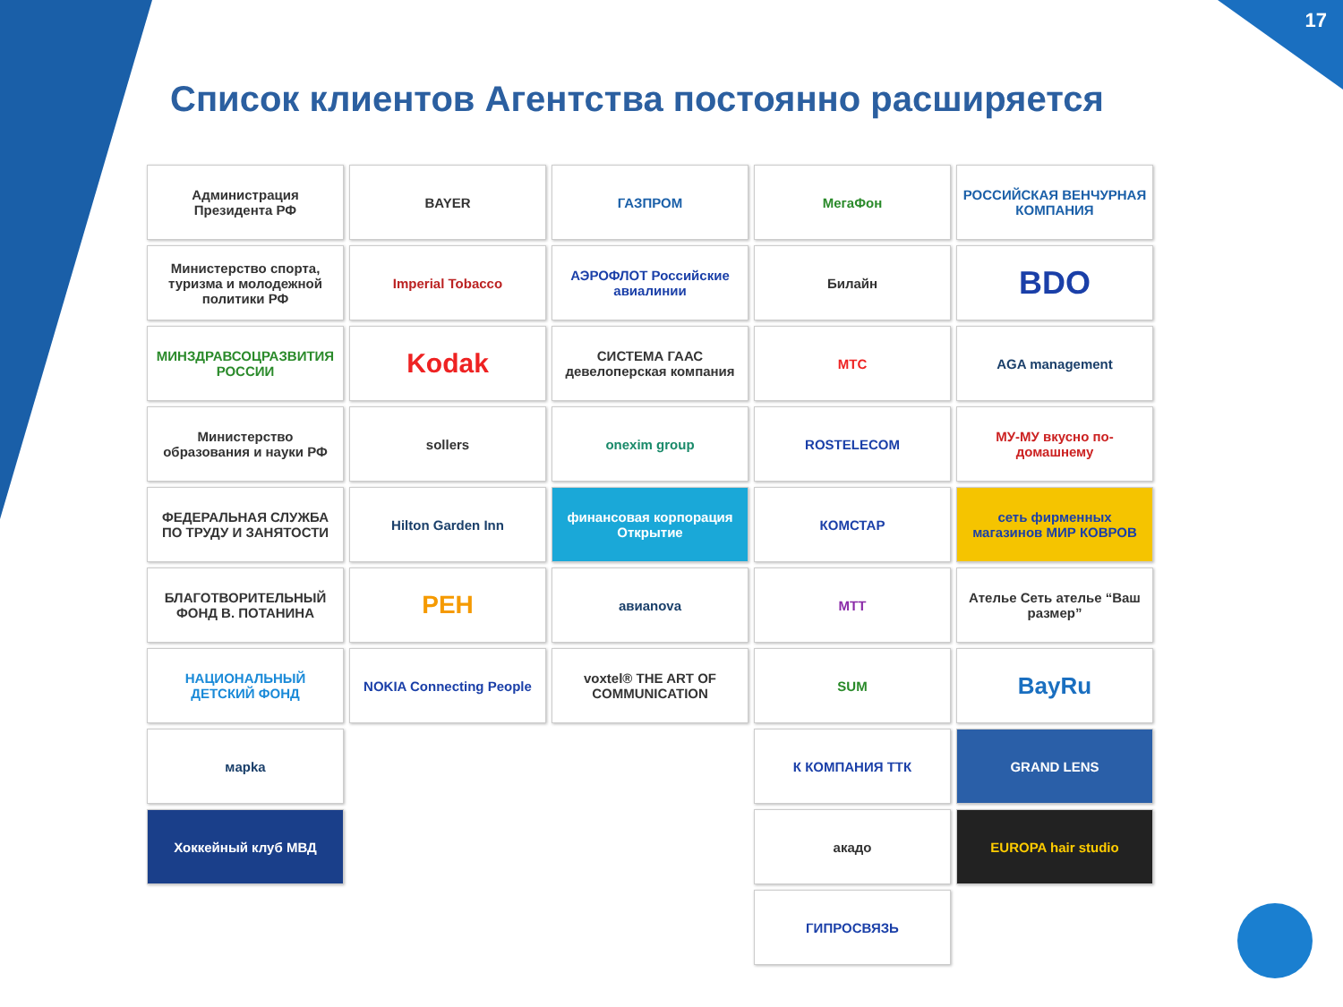17
Список клиентов Агентства постоянно расширяется
Администрация Президента РФ
BAYER
ГАЗПРОМ
МегаФон
РОССИЙСКАЯ ВЕНЧУРНАЯ КОМПАНИЯ
Министерство спорта, туризма и молодежной политики РФ
Imperial Tobacco
АЭРОФЛОТ Российские авиалинии
Билайн
BDO
МИНЗДРАВСОЦРАЗВИТИЯ РОССИИ
Kodak
СИСТЕМА ГААС девелоперская компания
МТС
AGA management
Министерство образования и науки РФ
sollers
onexim group
ROSTELECOM
МУ-МУ вкусно по-домашнему
ФЕДЕРАЛЬНАЯ СЛУЖБА ПО ТРУДУ И ЗАНЯТОСТИ
Hilton Garden Inn
финансовая корпорация Открытие
КОМСТАР
сеть фирменных магазинов МИР КОВРОВ
БЛАГОТВОРИТЕЛЬНЫЙ ФОНД В. ПОТАНИНА
РЕН
авиаnova
МТТ
Ателье Сеть ателье “Ваш размер”
НАЦИОНАЛЬНЫЙ ДЕТСКИЙ ФОНД
NOKIA Connecting People
voxtel® THE ART OF COMMUNICATION
SUM
BayRu
мapka
К КОМПАНИЯ ТТК
GRAND LENS
Хоккейный клуб МВД
акадо
EUROPA hair studio
ГИПРОСВЯЗЬ